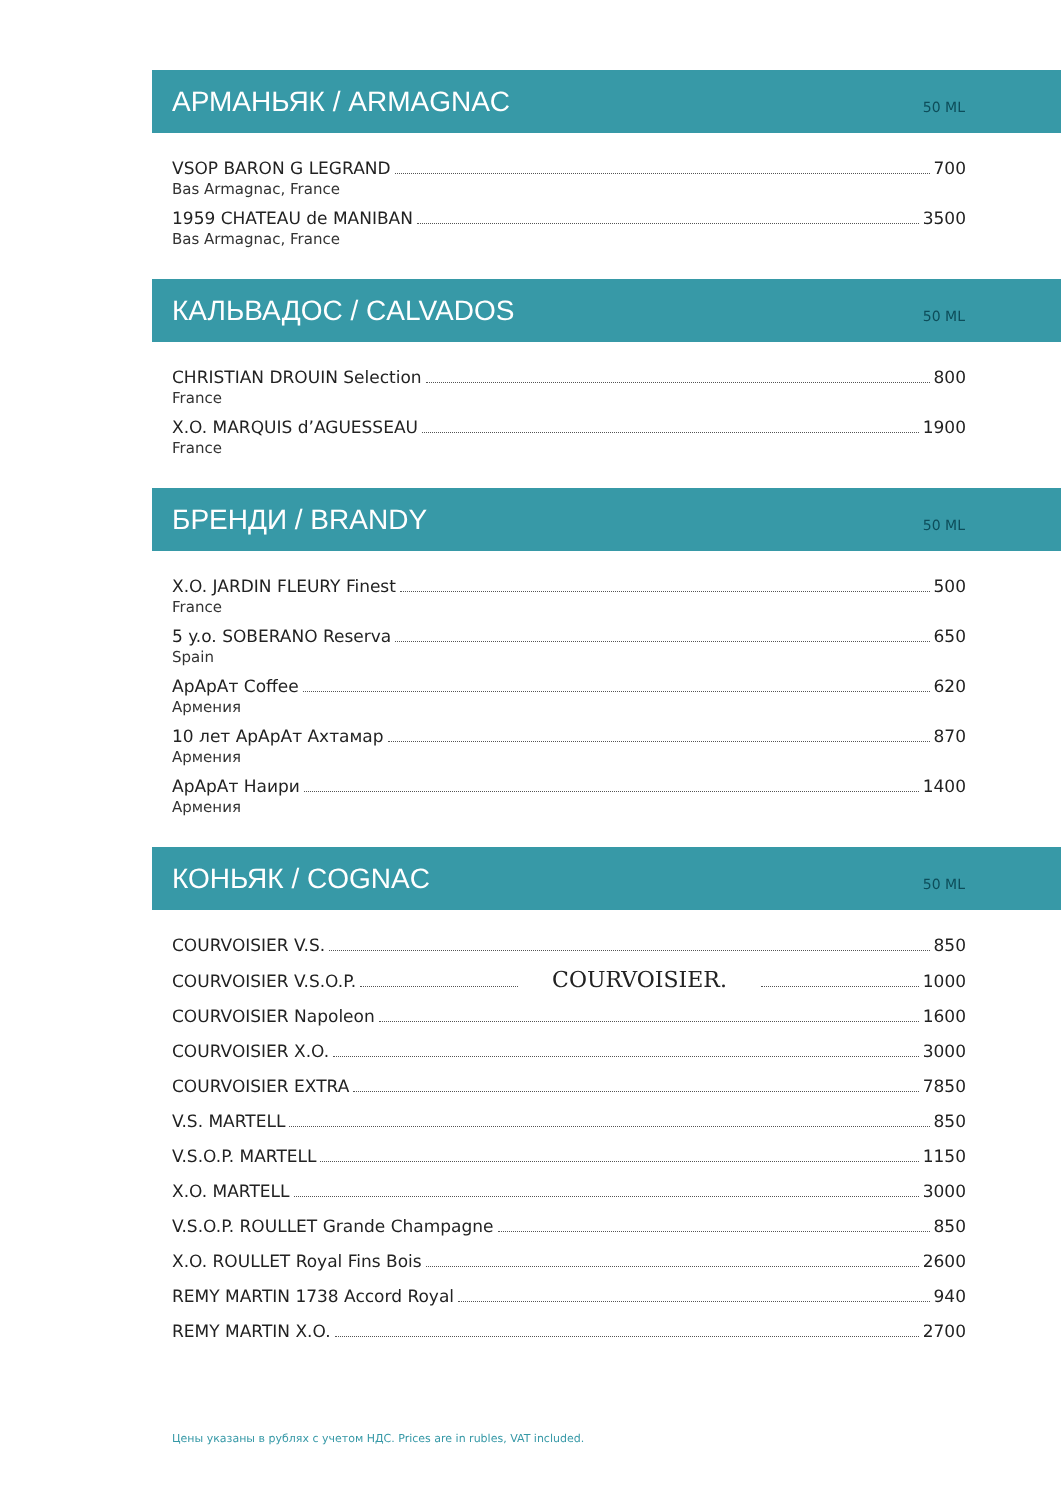АРМАНЬЯК / ARMAGNAC
50 ML
VSOP BARON G LEGRAND 700
Bas Armagnac, France
1959 CHATEAU de MANIBAN 3500
Bas Armagnac, France
КАЛЬВАДОС / CALVADOS
50 ML
CHRISTIAN DROUIN Selection 800
France
X.O. MARQUIS d’AGUESSEAU 1900
France
БРЕНДИ / BRANDY
50 ML
X.O. JARDIN FLEURY Finest 500
France
5 y.o. SOBERANO Reserva 650
Spain
АрАрАт Coffee 620
Армения
10 лет АрАрАт Ахтамар 870
Армения
АрАрАт Наири 1400
Армения
КОНЬЯК / COGNAC
50 ML
COURVOISIER V.S. 850
COURVOISIER V.S.O.P. COURVOISIER. 1000
COURVOISIER Napoleon 1600
COURVOISIER X.O. 3000
COURVOISIER EXTRA 7850
V.S. MARTELL 850
V.S.O.P. MARTELL 1150
X.O. MARTELL 3000
V.S.O.P. ROULLET Grande Champagne 850
X.O. ROULLET Royal Fins Bois 2600
REMY MARTIN 1738 Accord Royal 940
REMY MARTIN X.O. 2700
Цены указаны в рублях с учетом НДС. Prices are in rubles, VAT included.